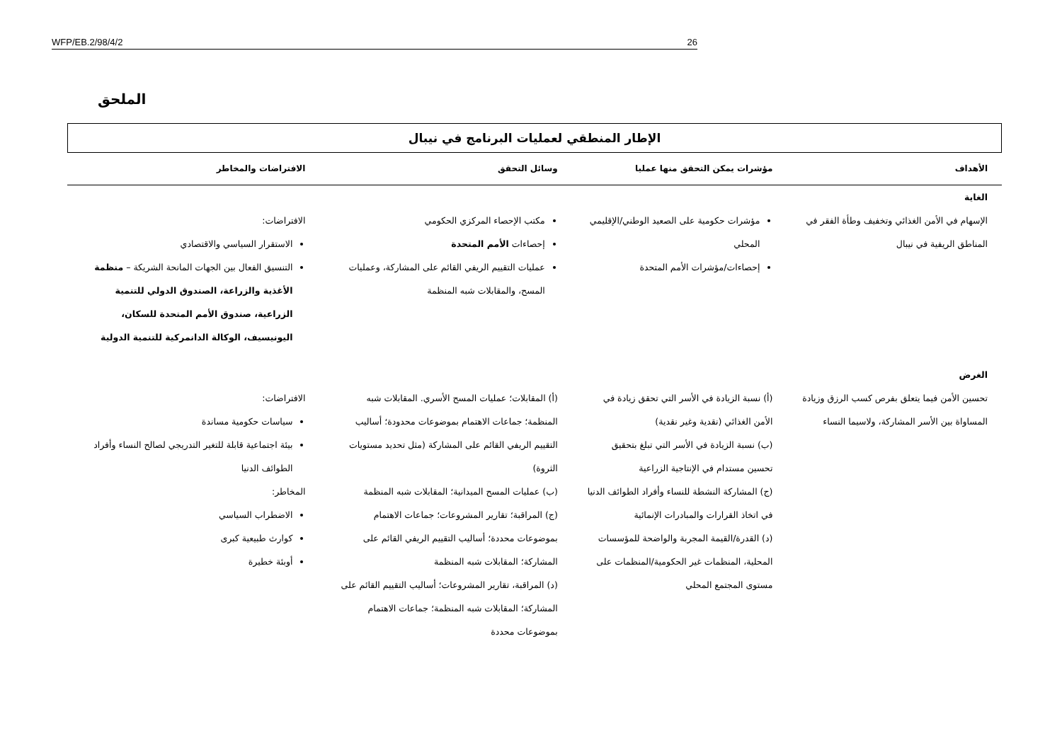WFP/EB.2/98/4/2 26
الملحق
الإطار المنطقي لعمليات البرنامج في نيبال
| الأهداف | مؤشرات يمكن التحقق منها عمليا | وسائل التحقق | الافتراضات والمخاطر |
| --- | --- | --- | --- |
| الغاية | | | |
| الإسهام في الأمن الغذائي وتخفيف وطأة الفقر في المناطق الريفية في نيبال | مؤشرات حكومية على الصعيد الوطني/الإقليمي المحلي إحصاءات/مؤشرات الأمم المتحدة | مكتب الإحصاء المركزي الحكومي إحصاءات الأمم المتحدة عمليات التقييم الريفي القائم على المشاركة، وعمليات المسح، والمقابلات شبه المنظمة | الافتراضات: الاستقرار السياسي والاقتصادي التنسيق الفعال بين الجهات المانحة الشريكة – منظمة الأغذية والزراعة، الصندوق الدولي للتنمية الزراعية، صندوق الأمم المتحدة للسكان، اليونيسيف، الوكالة الدانمركية للتنمية الدولية |
| الغرض | | | |
| تحسين الأمن فيما يتعلق بفرص كسب الرزق وزيادة المساواة بين الأسر المشاركة، ولاسيما النساء | (أ) نسبة الزيادة في الأسر التي تحقق زيادة في الأمن الغذائي (نقدية وغير نقدية) (ب) نسبة الزيادة في الأسر التي تبلغ بتحقيق تحسين مستدام في الإنتاجية الزراعية (ج) المشاركة النشطة للنساء وأفراد الطوائف الدنيا في اتخاذ القرارات والمبادرات الإنمائية (د) القدرة/القيمة المجربة والواضحة للمؤسسات المحلية، المنظمات غير الحكومية/المنظمات على مستوى المجتمع المحلي | (أ) المقابلات؛ عمليات المسح الأسري. المقابلات شبه المنظمة؛ جماعات الاهتمام بموضوعات محدودة؛ أساليب التقييم الريفي القائم على المشاركة (مثل تحديد مستويات الثروة) (ب) عمليات المسح الميدانية؛ المقابلات شبه المنظمة (ج) المراقبة؛ تقارير المشروعات؛ جماعات الاهتمام بموضوعات محددة؛ أساليب التقييم الريفي القائم على المشاركة؛ المقابلات شبه المنظمة (د) المراقبة، تقارير المشروعات؛ أساليب التقييم القائم على المشاركة؛ المقابلات شبه المنظمة؛ جماعات الاهتمام بموضوعات محددة | الافتراضات: سياسات حكومية مساندة بيئة اجتماعية قابلة للتغير التدريجي لصالح النساء وأفراد الطوائف الدنيا المخاطر: الاضطراب السياسي كوارث طبيعية كبرى أوبئة خطيرة |